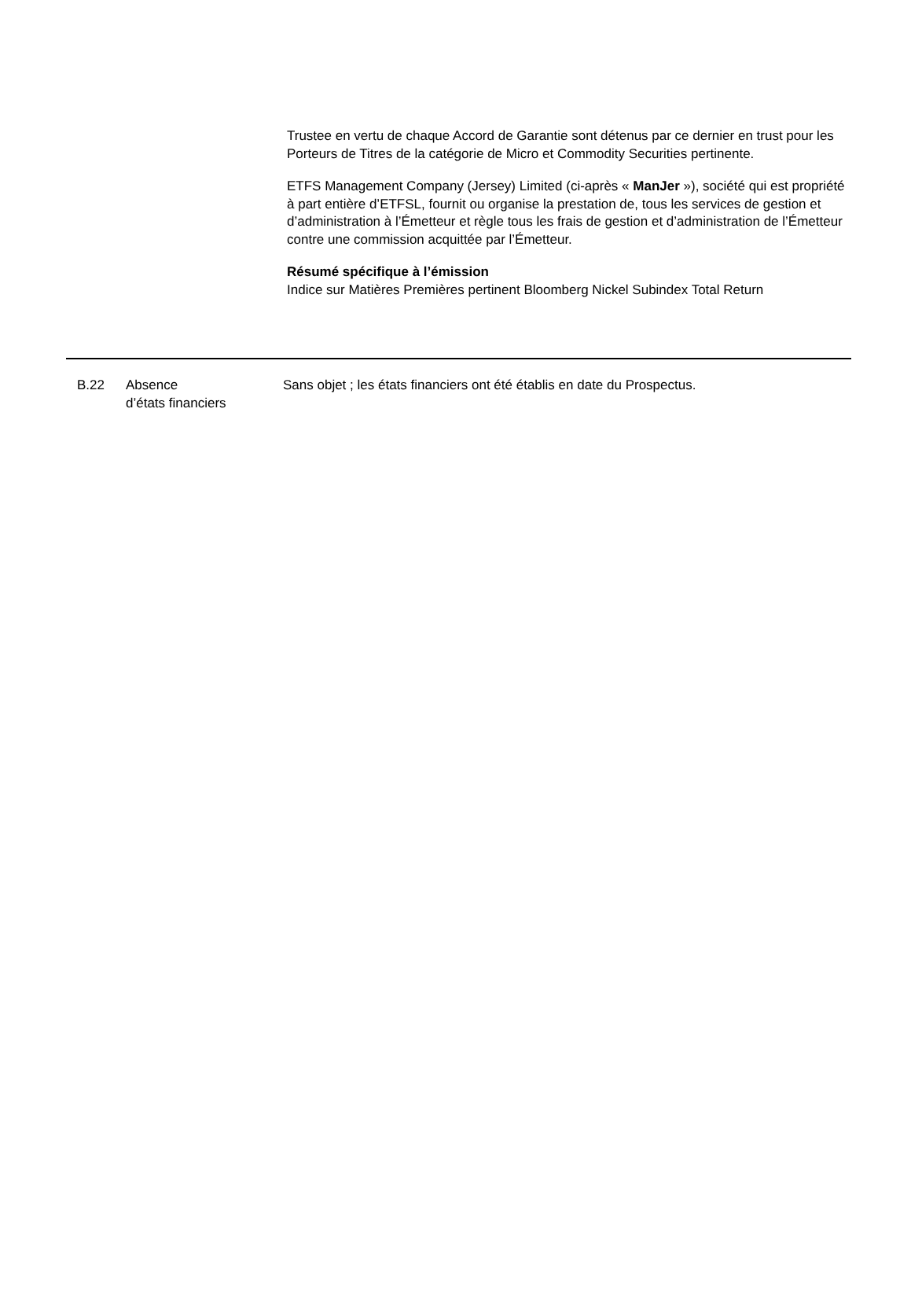Trustee en vertu de chaque Accord de Garantie sont détenus par ce dernier en trust pour les Porteurs de Titres de la catégorie de Micro et Commodity Securities pertinente.
ETFS Management Company (Jersey) Limited (ci-après « ManJer »), société qui est propriété à part entière d’ETFSL, fournit ou organise la prestation de, tous les services de gestion et d’administration à l’Émetteur et règle tous les frais de gestion et d’administration de l’Émetteur contre une commission acquittée par l’Émetteur.
Résumé spécifique à l’émission
Indice sur Matières Premières pertinent Bloomberg Nickel Subindex Total Return
B.22 Absence
d’états financiers
Sans objet ; les états financiers ont été établis en date du Prospectus.